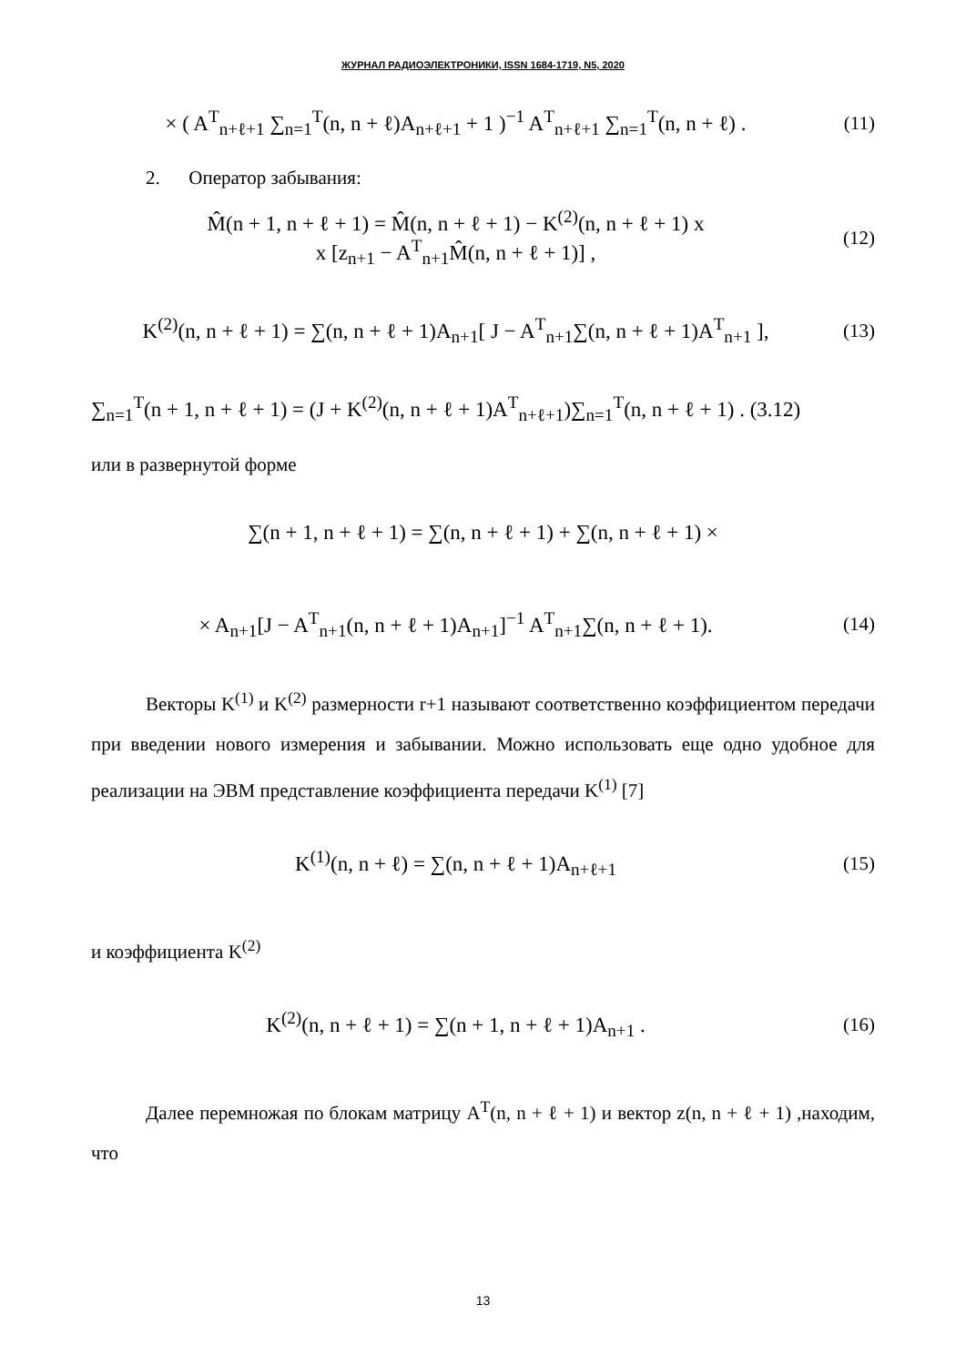ЖУРНАЛ РАДИОЭЛЕКТРОНИКИ, ISSN 1684-1719, N5, 2020
× ( A<sup>T</sup><sub>n+ℓ+1</sub> ∑<sub>n=1</sub><sup>T</sup>(n, n + ℓ)A<sub>n+ℓ+1</sub> + 1 )<sup>−1</sup> A<sup>T</sup><sub>n+ℓ+1</sub> ∑<sub>n=1</sub><sup>T</sup>(n, n + ℓ) .
(11)
2. Оператор забывания:
M̂(n + 1, n + ℓ + 1) = M̂(n, n + ℓ + 1) − K<sup>(2)</sup>(n, n + ℓ + 1) x
x [z<sub>n+1</sub> − A<sup>T</sup><sub>n+1</sub>M̂(n, n + ℓ + 1)] ,
(12)
K<sup>(2)</sup>(n, n + ℓ + 1) = ∑(n, n + ℓ + 1)A<sub>n+1</sub>[ J − A<sup>T</sup><sub>n+1</sub>∑(n, n + ℓ + 1)A<sup>T</sup><sub>n+1</sub> ],
(13)
∑<sub>n=1</sub><sup>T</sup>(n + 1, n + ℓ + 1) = (J + K<sup>(2)</sup>(n, n + ℓ + 1)A<sup>T</sup><sub>n+ℓ+1</sub>)∑<sub>n=1</sub><sup>T</sup>(n, n + ℓ + 1) . (3.12)
или в развернутой форме
∑(n + 1, n + ℓ + 1) = ∑(n, n + ℓ + 1) + ∑(n, n + ℓ + 1) ×
× A<sub>n+1</sub>[J − A<sup>T</sup><sub>n+1</sub>(n, n + ℓ + 1)A<sub>n+1</sub>]<sup>−1</sup> A<sup>T</sup><sub>n+1</sub>∑(n, n + ℓ + 1).
(14)
Векторы K<sup>(1)</sup> и K<sup>(2)</sup> размерности r+1 называют соответственно коэффициентом передачи при введении нового измерения и забывании. Можно использовать еще одно удобное для реализации на ЭВМ представление коэффициента передачи K<sup>(1)</sup> [7]
K<sup>(1)</sup>(n, n + ℓ) = ∑(n, n + ℓ + 1)A<sub>n+ℓ+1</sub>
(15)
и коэффициента K<sup>(2)</sup>
K<sup>(2)</sup>(n, n + ℓ + 1) = ∑(n + 1, n + ℓ + 1)A<sub>n+1</sub> .
(16)
Далее перемножая по блокам матрицу A<sup>T</sup>(n, n + ℓ + 1) и вектор z(n, n + ℓ + 1) ,находим, что
13